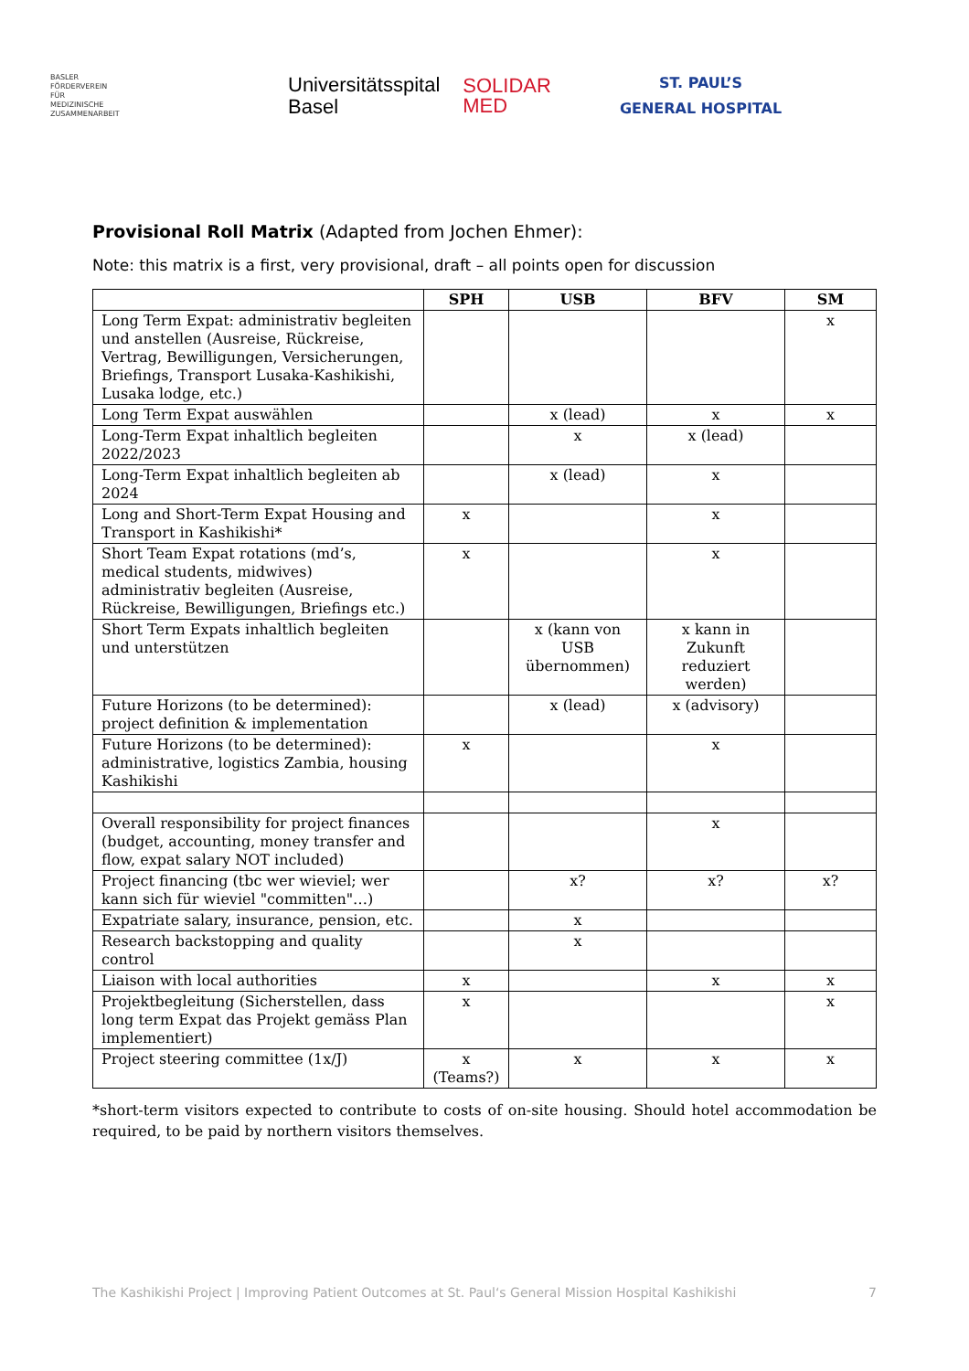BASLER
FÖRDERVEREIN
FÜR
MEDIZINISCHE
ZUSAMMENARBEIT
Universitätsspital
Basel
SOLIDAR
MED
ST. PAUL’S
GENERAL HOSPITAL
Provisional Roll Matrix (Adapted from Jochen Ehmer):
Note: this matrix is a first, very provisional, draft – all points open for discussion
| | SPH | USB | BFV | SM |
| --- | --- | --- | --- | --- |
| Long Term Expat: administrativ begleiten und anstellen (Ausreise, Rückreise, Vertrag, Bewilligungen, Versicherungen, Briefings, Transport Lusaka-Kashikishi, Lusaka lodge, etc.) | | | | x |
| Long Term Expat auswählen | | x (lead) | x | x |
| Long-Term Expat inhaltlich begleiten 2022/2023 | | x | x (lead) | |
| Long-Term Expat inhaltlich begleiten ab 2024 | | x (lead) | x | |
| Long and Short-Term Expat Housing and Transport in Kashikishi* | x | | x | |
| Short Team Expat rotations (md’s, medical students, midwives) administrativ begleiten (Ausreise, Rückreise, Bewilligungen, Briefings etc.) | x | | x | |
| Short Term Expats inhaltlich begleiten und unterstützen | | x (kann von USB übernommen) | x kann in Zukunft reduziert werden) | |
| Future Horizons (to be determined): project definition & implementation | | x (lead) | x (advisory) | |
| Future Horizons (to be determined): administrative, logistics Zambia, housing Kashikishi | x | | x | |
| Overall responsibility for project finances (budget, accounting, money transfer and flow, expat salary NOT included) | | | x | |
| Project financing (tbc wer wieviel; wer kann sich für wieviel "committen"…) | | x? | x? | x? |
| Expatriate salary, insurance, pension, etc. | | x | | |
| Research backstopping and quality control | | x | | |
| Liaison with local authorities | x | | x | x |
| Projektbegleitung (Sicherstellen, dass long term Expat das Projekt gemäss Plan implementiert) | x | | | x |
| Project steering committee (1x/J) | x (Teams?) | x | x | x |
*short-term visitors expected to contribute to costs of on-site housing. Should hotel accommodation be required, to be paid by northern visitors themselves.
The Kashikishi Project | Improving Patient Outcomes at St. Paul‘s General Mission Hospital Kashikishi 7